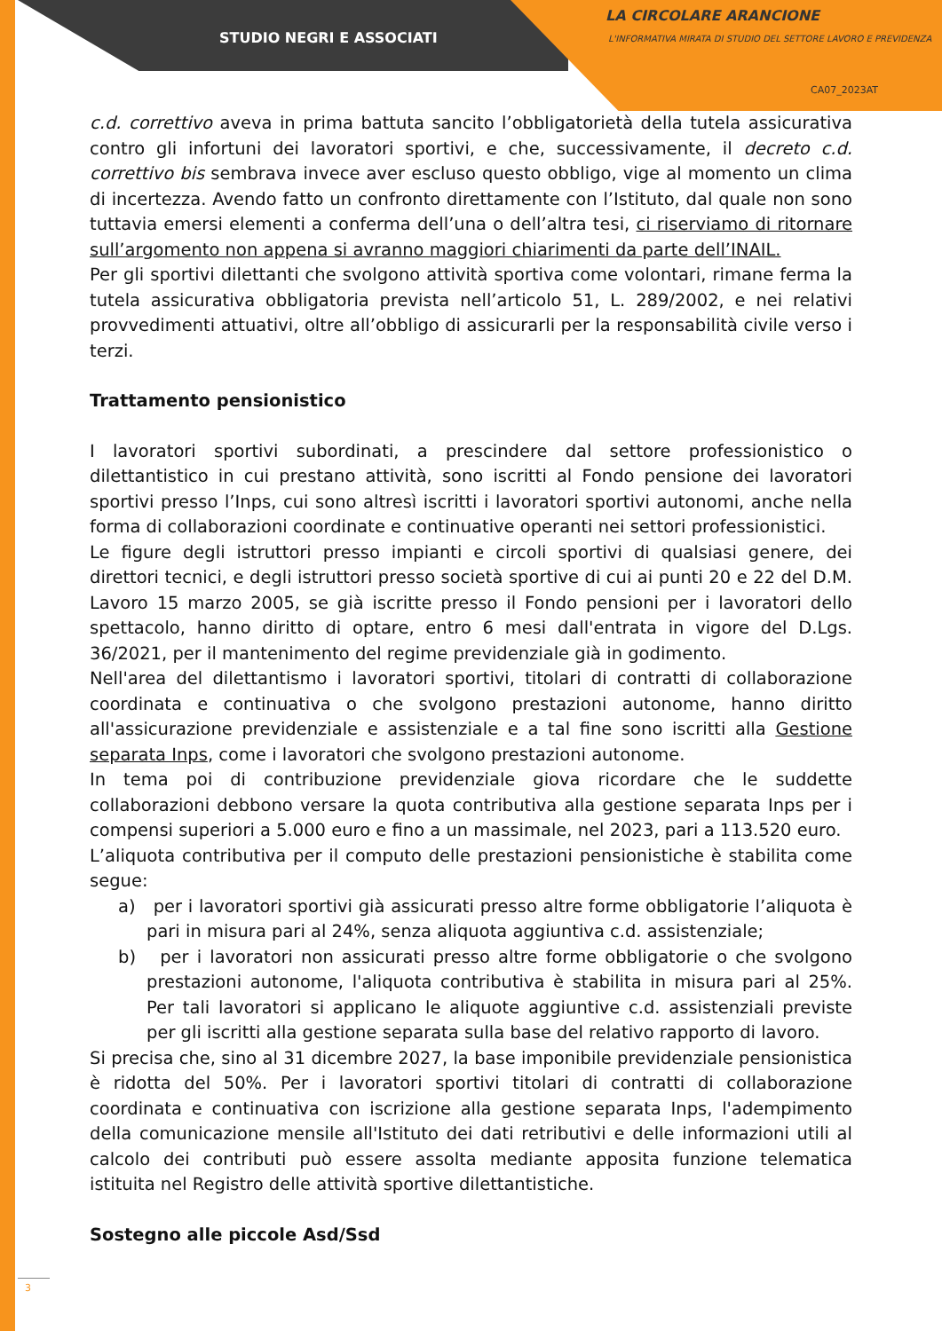STUDIO NEGRI E ASSOCIATI
LA CIRCOLARE ARANCIONE
L'INFORMATIVA MIRATA DI STUDIO DEL SETTORE LAVORO E PREVIDENZA
CA07_2023AT
c.d. correttivo aveva in prima battuta sancito l’obbligatorietà della tutela assicurativa contro gli infortuni dei lavoratori sportivi, e che, successivamente, il decreto c.d. correttivo bis sembrava invece aver escluso questo obbligo, vige al momento un clima di incertezza. Avendo fatto un confronto direttamente con l’Istituto, dal quale non sono tuttavia emersi elementi a conferma dell’una o dell’altra tesi, ci riserviamo di ritornare sull’argomento non appena si avranno maggiori chiarimenti da parte dell’INAIL.
Per gli sportivi dilettanti che svolgono attività sportiva come volontari, rimane ferma la tutela assicurativa obbligatoria prevista nell’articolo 51, L. 289/2002, e nei relativi provvedimenti attuativi, oltre all’obbligo di assicurarli per la responsabilità civile verso i terzi.
Trattamento pensionistico
I lavoratori sportivi subordinati, a prescindere dal settore professionistico o dilettantistico in cui prestano attività, sono iscritti al Fondo pensione dei lavoratori sportivi presso l’Inps, cui sono altresì iscritti i lavoratori sportivi autonomi, anche nella forma di collaborazioni coordinate e continuative operanti nei settori professionistici.
Le figure degli istruttori presso impianti e circoli sportivi di qualsiasi genere, dei direttori tecnici, e degli istruttori presso società sportive di cui ai punti 20 e 22 del D.M. Lavoro 15 marzo 2005, se già iscritte presso il Fondo pensioni per i lavoratori dello spettacolo, hanno diritto di optare, entro 6 mesi dall'entrata in vigore del D.Lgs. 36/2021, per il mantenimento del regime previdenziale già in godimento.
Nell'area del dilettantismo i lavoratori sportivi, titolari di contratti di collaborazione coordinata e continuativa o che svolgono prestazioni autonome, hanno diritto all'assicurazione previdenziale e assistenziale e a tal fine sono iscritti alla Gestione separata Inps, come i lavoratori che svolgono prestazioni autonome.
In tema poi di contribuzione previdenziale giova ricordare che le suddette collaborazioni debbono versare la quota contributiva alla gestione separata Inps per i compensi superiori a 5.000 euro e fino a un massimale, nel 2023, pari a 113.520 euro.
L’aliquota contributiva per il computo delle prestazioni pensionistiche è stabilita come segue:
a) per i lavoratori sportivi già assicurati presso altre forme obbligatorie l’aliquota è pari in misura pari al 24%, senza aliquota aggiuntiva c.d. assistenziale;
b) per i lavoratori non assicurati presso altre forme obbligatorie o che svolgono prestazioni autonome, l'aliquota contributiva è stabilita in misura pari al 25%. Per tali lavoratori si applicano le aliquote aggiuntive c.d. assistenziali previste per gli iscritti alla gestione separata sulla base del relativo rapporto di lavoro.
Si precisa che, sino al 31 dicembre 2027, la base imponibile previdenziale pensionistica è ridotta del 50%. Per i lavoratori sportivi titolari di contratti di collaborazione coordinata e continuativa con iscrizione alla gestione separata Inps, l'adempimento della comunicazione mensile all'Istituto dei dati retributivi e delle informazioni utili al calcolo dei contributi può essere assolta mediante apposita funzione telematica istituita nel Registro delle attività sportive dilettantistiche.
Sostegno alle piccole Asd/Ssd
3